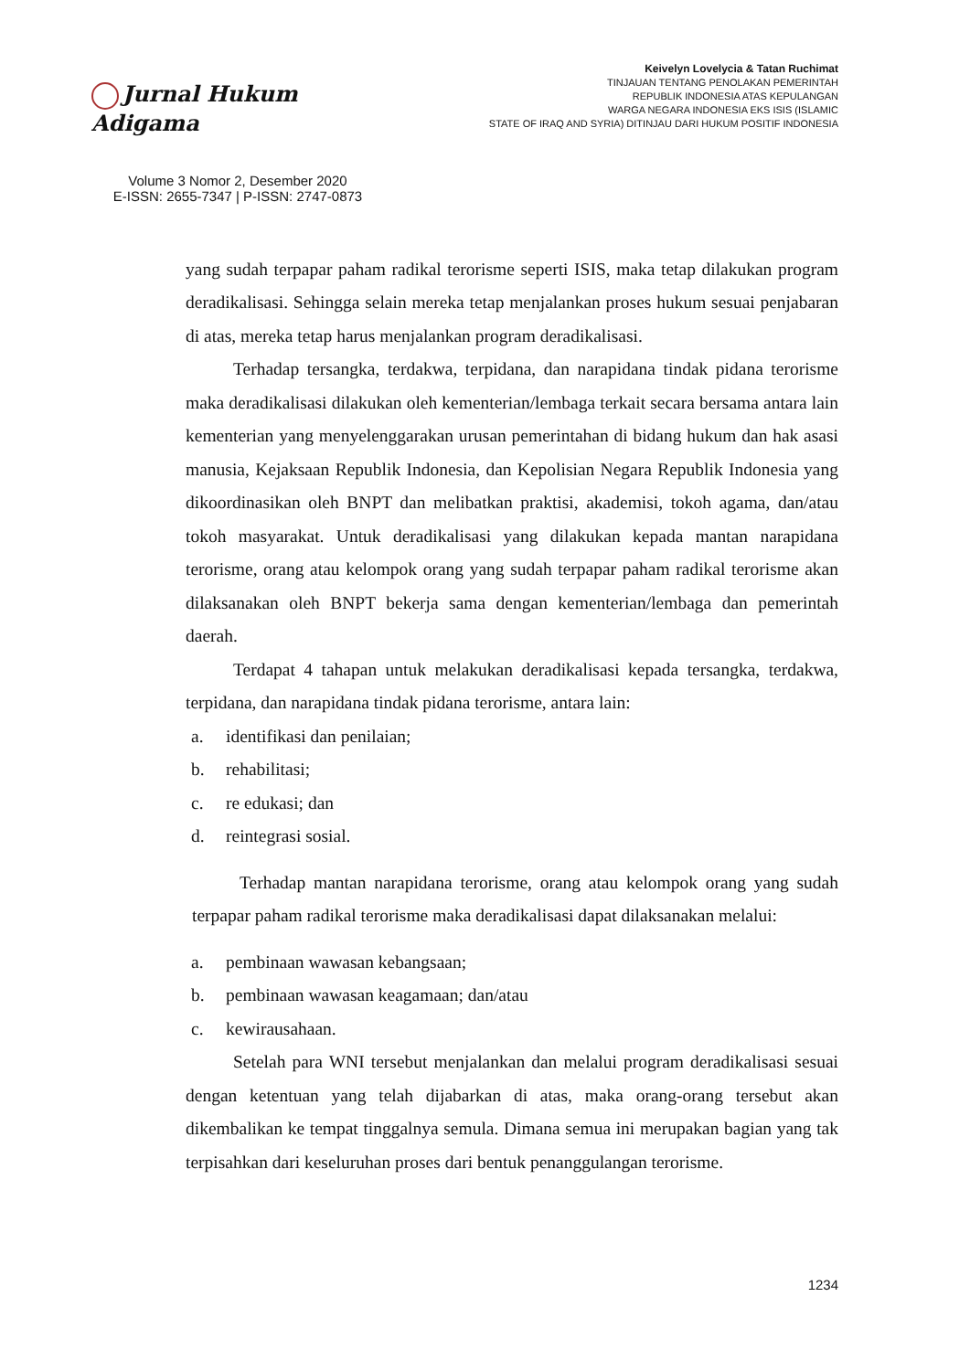Jurnal Hukum Adigama
Volume 3 Nomor 2, Desember 2020
E-ISSN: 2655-7347 | P-ISSN: 2747-0873
Keivelyn Lovelycia & Tatan Ruchimat
TINJAUAN TENTANG PENOLAKAN PEMERINTAH
REPUBLIK INDONESIA ATAS KEPULANGAN
WARGA NEGARA INDONESIA EKS ISIS (ISLAMIC
STATE OF IRAQ AND SYRIA) DITINJAU DARI HUKUM POSITIF INDONESIA
yang sudah terpapar paham radikal terorisme seperti ISIS, maka tetap dilakukan program deradikalisasi. Sehingga selain mereka tetap menjalankan proses hukum sesuai penjabaran di atas, mereka tetap harus menjalankan program deradikalisasi.
Terhadap tersangka, terdakwa, terpidana, dan narapidana tindak pidana terorisme maka deradikalisasi dilakukan oleh kementerian/lembaga terkait secara bersama antara lain kementerian yang menyelenggarakan urusan pemerintahan di bidang hukum dan hak asasi manusia, Kejaksaan Republik Indonesia, dan Kepolisian Negara Republik Indonesia yang dikoordinasikan oleh BNPT dan melibatkan praktisi, akademisi, tokoh agama, dan/atau tokoh masyarakat. Untuk deradikalisasi yang dilakukan kepada mantan narapidana terorisme, orang atau kelompok orang yang sudah terpapar paham radikal terorisme akan dilaksanakan oleh BNPT bekerja sama dengan kementerian/lembaga dan pemerintah daerah.
Terdapat 4 tahapan untuk melakukan deradikalisasi kepada tersangka, terdakwa, terpidana, dan narapidana tindak pidana terorisme, antara lain:
a. identifikasi dan penilaian;
b. rehabilitasi;
c. re edukasi; dan
d. reintegrasi sosial.
Terhadap mantan narapidana terorisme, orang atau kelompok orang yang sudah terpapar paham radikal terorisme maka deradikalisasi dapat dilaksanakan melalui:
a. pembinaan wawasan kebangsaan;
b. pembinaan wawasan keagamaan; dan/atau
c. kewirausahaan.
Setelah para WNI tersebut menjalankan dan melalui program deradikalisasi sesuai dengan ketentuan yang telah dijabarkan di atas, maka orang-orang tersebut akan dikembalikan ke tempat tinggalnya semula. Dimana semua ini merupakan bagian yang tak terpisahkan dari keseluruhan proses dari bentuk penanggulangan terorisme.
1234